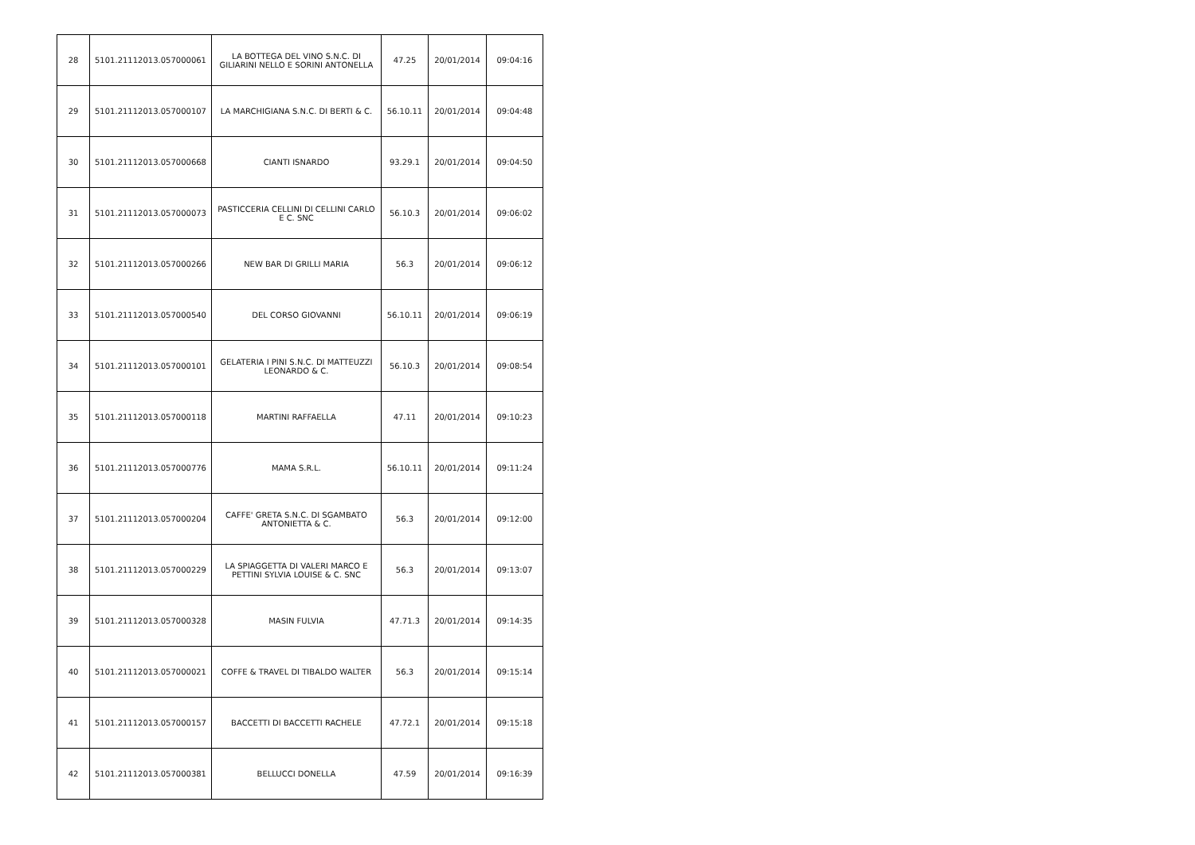| 28 | 5101.21112013.057000061 | LA BOTTEGA DEL VINO S.N.C. DI GILIARINI NELLO E SORINI ANTONELLA | 47.25 | 20/01/2014 | 09:04:16 |
| 29 | 5101.21112013.057000107 | LA MARCHIGIANA S.N.C. DI BERTI & C. | 56.10.11 | 20/01/2014 | 09:04:48 |
| 30 | 5101.21112013.057000668 | CIANTI ISNARDO | 93.29.1 | 20/01/2014 | 09:04:50 |
| 31 | 5101.21112013.057000073 | PASTICCERIA CELLINI DI CELLINI CARLO E C. SNC | 56.10.3 | 20/01/2014 | 09:06:02 |
| 32 | 5101.21112013.057000266 | NEW BAR DI GRILLI MARIA | 56.3 | 20/01/2014 | 09:06:12 |
| 33 | 5101.21112013.057000540 | DEL CORSO GIOVANNI | 56.10.11 | 20/01/2014 | 09:06:19 |
| 34 | 5101.21112013.057000101 | GELATERIA I PINI S.N.C. DI MATTEUZZI LEONARDO & C. | 56.10.3 | 20/01/2014 | 09:08:54 |
| 35 | 5101.21112013.057000118 | MARTINI RAFFAELLA | 47.11 | 20/01/2014 | 09:10:23 |
| 36 | 5101.21112013.057000776 | MAMA S.R.L. | 56.10.11 | 20/01/2014 | 09:11:24 |
| 37 | 5101.21112013.057000204 | CAFFE' GRETA S.N.C. DI SGAMBATO ANTONIETTA & C. | 56.3 | 20/01/2014 | 09:12:00 |
| 38 | 5101.21112013.057000229 | LA SPIAGGETTA DI VALERI MARCO E PETTINI SYLVIA LOUISE & C. SNC | 56.3 | 20/01/2014 | 09:13:07 |
| 39 | 5101.21112013.057000328 | MASIN FULVIA | 47.71.3 | 20/01/2014 | 09:14:35 |
| 40 | 5101.21112013.057000021 | COFFE & TRAVEL DI TIBALDO WALTER | 56.3 | 20/01/2014 | 09:15:14 |
| 41 | 5101.21112013.057000157 | BACCETTI DI BACCETTI RACHELE | 47.72.1 | 20/01/2014 | 09:15:18 |
| 42 | 5101.21112013.057000381 | BELLUCCI DONELLA | 47.59 | 20/01/2014 | 09:16:39 |